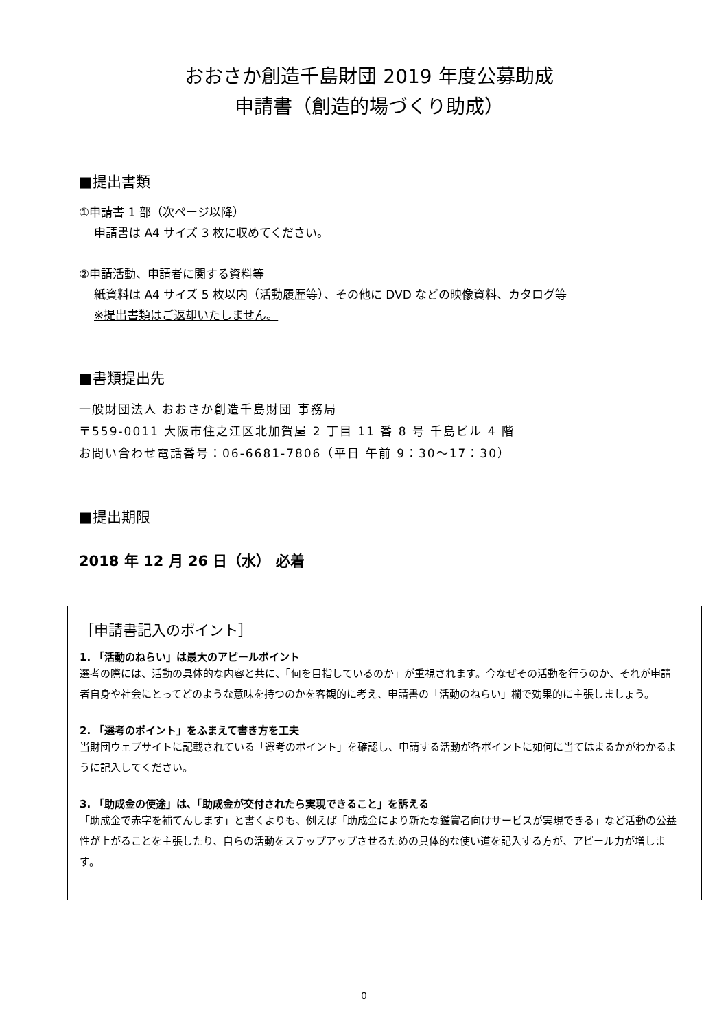おおさか創造千島財団 2019 年度公募助成
申請書（創造的場づくり助成）
■提出書類
①申請書 1 部（次ページ以降）
申請書は A4 サイズ 3 枚に収めてください。
②申請活動、申請者に関する資料等
紙資料は A4 サイズ 5 枚以内（活動履歴等）、その他に DVD などの映像資料、カタログ等
※提出書類はご返却いたしません。
■書類提出先
一般財団法人 おおさか創造千島財団 事務局
〒559-0011 大阪市住之江区北加賀屋 2 丁目 11 番 8 号 千島ビル 4 階
お問い合わせ電話番号：06-6681-7806（平日 午前 9：30～17：30）
■提出期限
2018 年 12 月 26 日（水） 必着
［申請書記入のポイント］
1. 「活動のねらい」は最大のアピールポイント
選考の際には、活動の具体的な内容と共に、「何を目指しているのか」が重視されます。今なぜその活動を行うのか、それが申請者自身や社会にとってどのような意味を持つのかを客観的に考え、申請書の「活動のねらい」欄で効果的に主張しましょう。
2. 「選考のポイント」をふまえて書き方を工夫
当財団ウェブサイトに記載されている「選考のポイント」を確認し、申請する活動が各ポイントに如何に当てはまるかがわかるように記入してください。
3. 「助成金の使途」は、「助成金が交付されたら実現できること」を訴える
「助成金で赤字を補てんします」と書くよりも、例えば「助成金により新たな鑑賞者向けサービスが実現できる」など活動の公益性が上がることを主張したり、自らの活動をステップアップさせるための具体的な使い道を記入する方が、アピール力が増します。
0